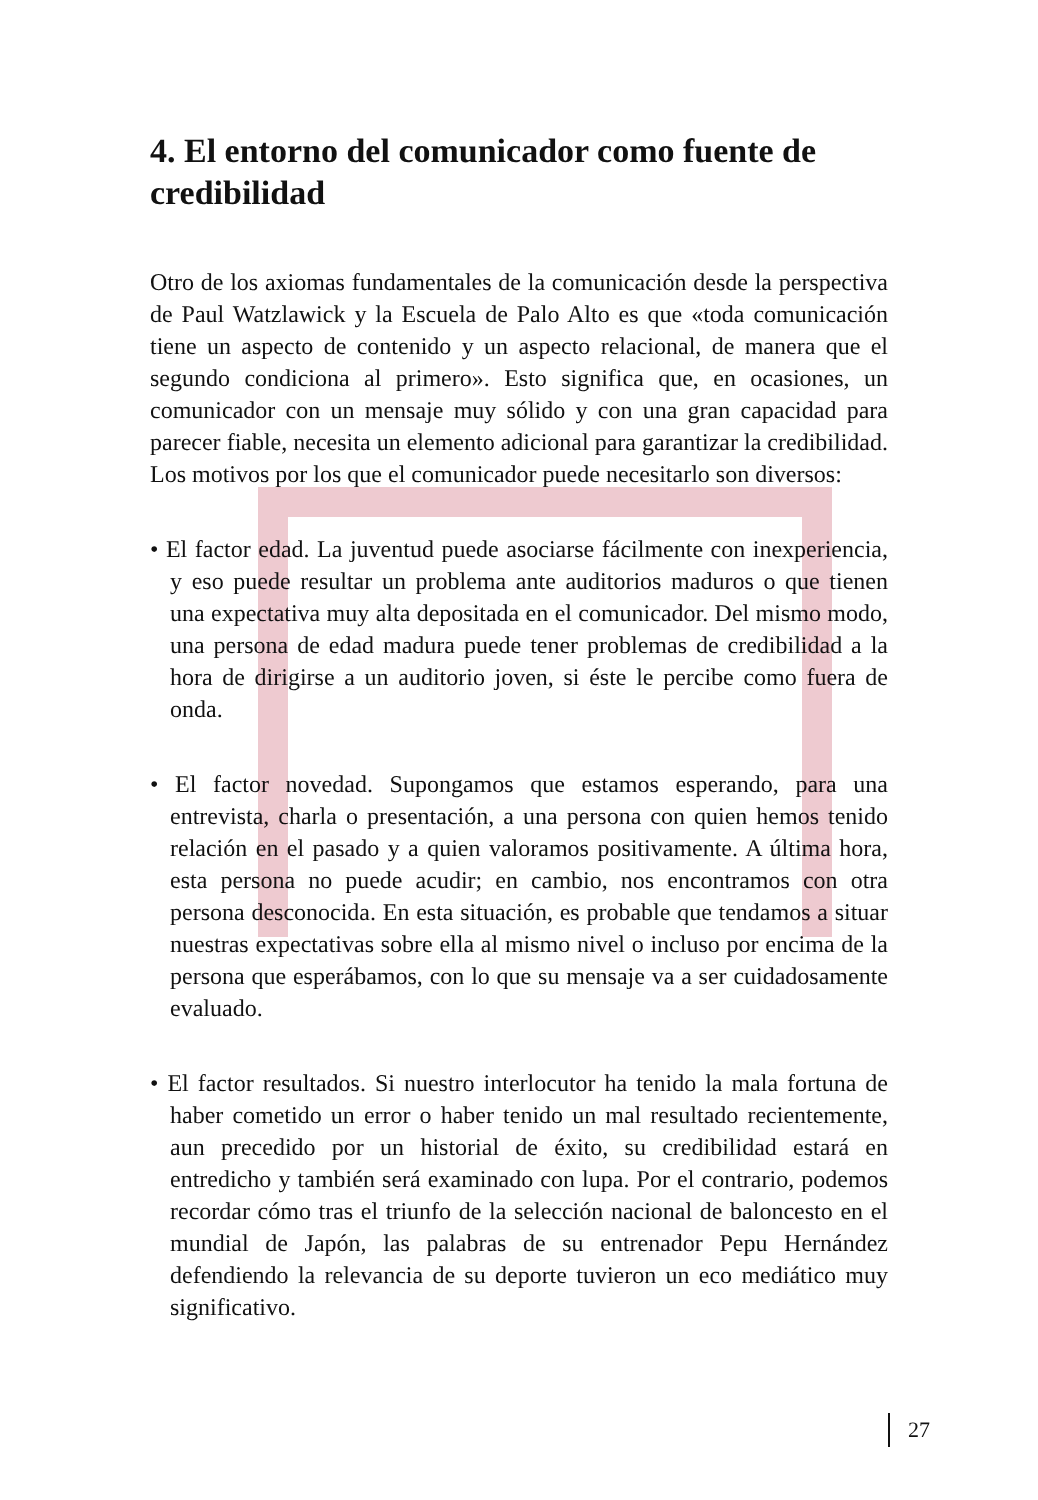4. El entorno del comunicador como fuente de credibilidad
Otro de los axiomas fundamentales de la comunicación desde la perspectiva de Paul Watzlawick y la Escuela de Palo Alto es que «toda comunicación tiene un aspecto de contenido y un aspecto relacional, de manera que el segundo condiciona al primero». Esto significa que, en ocasiones, un comunicador con un mensaje muy sólido y con una gran capacidad para parecer fiable, necesita un elemento adicional para garantizar la credibilidad. Los motivos por los que el comunicador puede necesitarlo son diversos:
• El factor edad. La juventud puede asociarse fácilmente con inexperiencia, y eso puede resultar un problema ante auditorios maduros o que tienen una expectativa muy alta depositada en el comunicador. Del mismo modo, una persona de edad madura puede tener problemas de credibilidad a la hora de dirigirse a un auditorio joven, si éste le percibe como fuera de onda.
• El factor novedad. Supongamos que estamos esperando, para una entrevista, charla o presentación, a una persona con quien hemos tenido relación en el pasado y a quien valoramos positivamente. A última hora, esta persona no puede acudir; en cambio, nos encontramos con otra persona desconocida. En esta situación, es probable que tendamos a situar nuestras expectativas sobre ella al mismo nivel o incluso por encima de la persona que esperábamos, con lo que su mensaje va a ser cuidadosamente evaluado.
• El factor resultados. Si nuestro interlocutor ha tenido la mala fortuna de haber cometido un error o haber tenido un mal resultado recientemente, aun precedido por un historial de éxito, su credibilidad estará en entredicho y también será examinado con lupa. Por el contrario, podemos recordar cómo tras el triunfo de la selección nacional de baloncesto en el mundial de Japón, las palabras de su entrenador Pepu Hernández defendiendo la relevancia de su deporte tuvieron un eco mediático muy significativo.
27